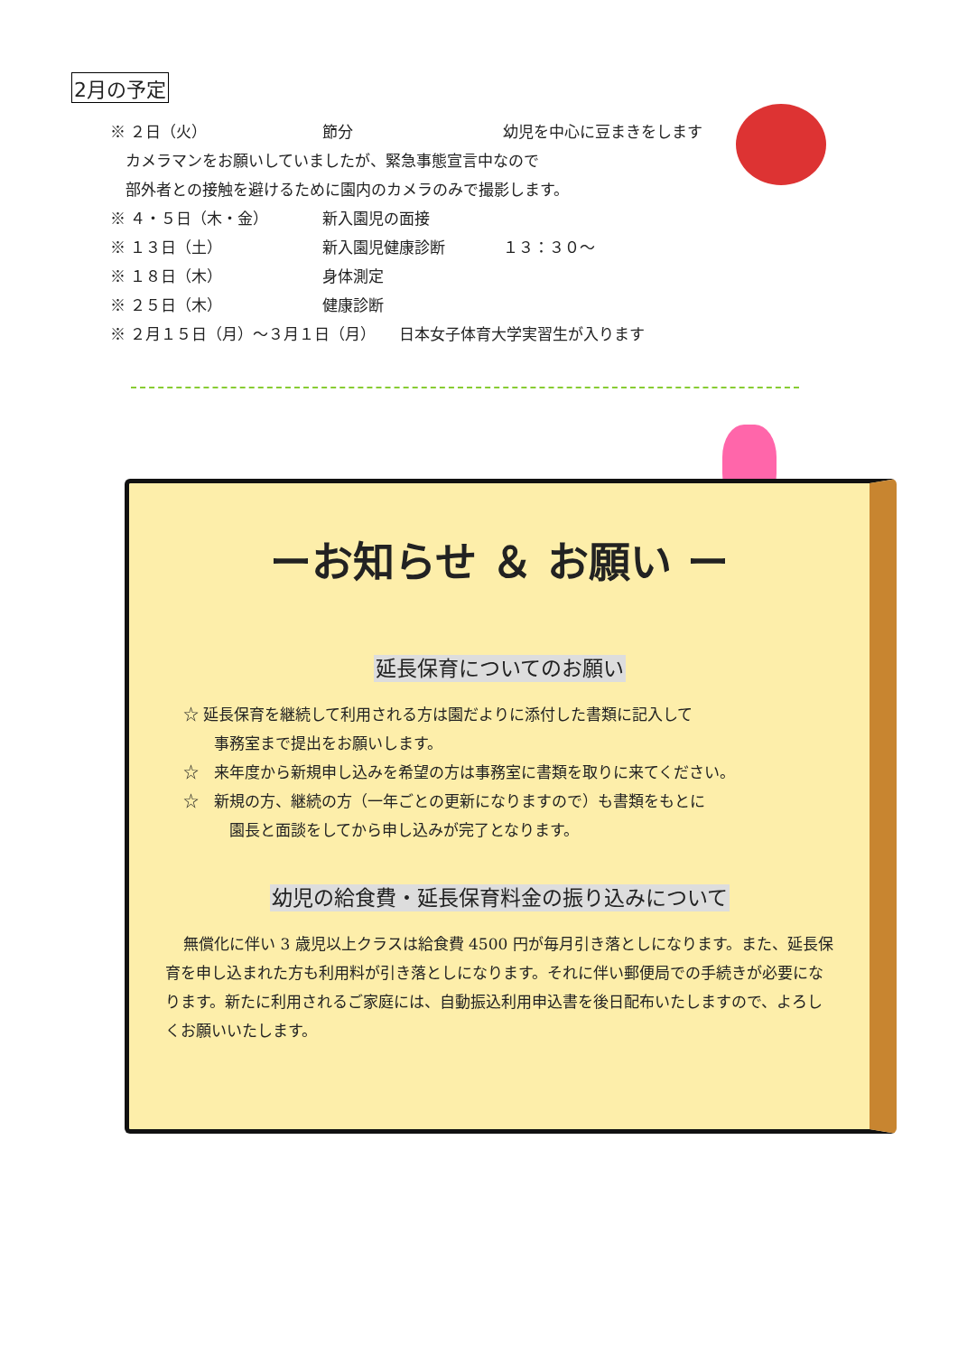2月の予定
※ ２日（火） 節分 幼児を中心に豆まきをします
　カメラマンをお願いしていましたが、緊急事態宣言中なので
　部外者との接触を避けるために園内のカメラのみで撮影します。
※ ４・５日（木・金） 新入園児の面接
※ １３日（土） 新入園児健康診断 １３：３０～
※ １８日（木） 身体測定
※ ２５日（木） 健康診断
※ ２月１５日（月）～３月１日（月）　　日本女子体育大学実習生が入ります
ーお知らせ ＆ お願い ー
延長保育についてのお願い
☆ 延長保育を継続して利用される方は園だよりに添付した書類に記入して
　　事務室まで提出をお願いします。
☆　来年度から新規申し込みを希望の方は事務室に書類を取りに来てください。
☆　新規の方、継続の方（一年ごとの更新になりますので）も書類をもとに
　　　園長と面談をしてから申し込みが完了となります。
幼児の給食費・延長保育料金の振り込みについて
無償化に伴い 3 歳児以上クラスは給食費 4500 円が毎月引き落としになります。また、延長保育を申し込まれた方も利用料が引き落としになります。それに伴い郵便局での手続きが必要になります。新たに利用されるご家庭には、自動振込利用申込書を後日配布いたしますので、よろしくお願いいたします。